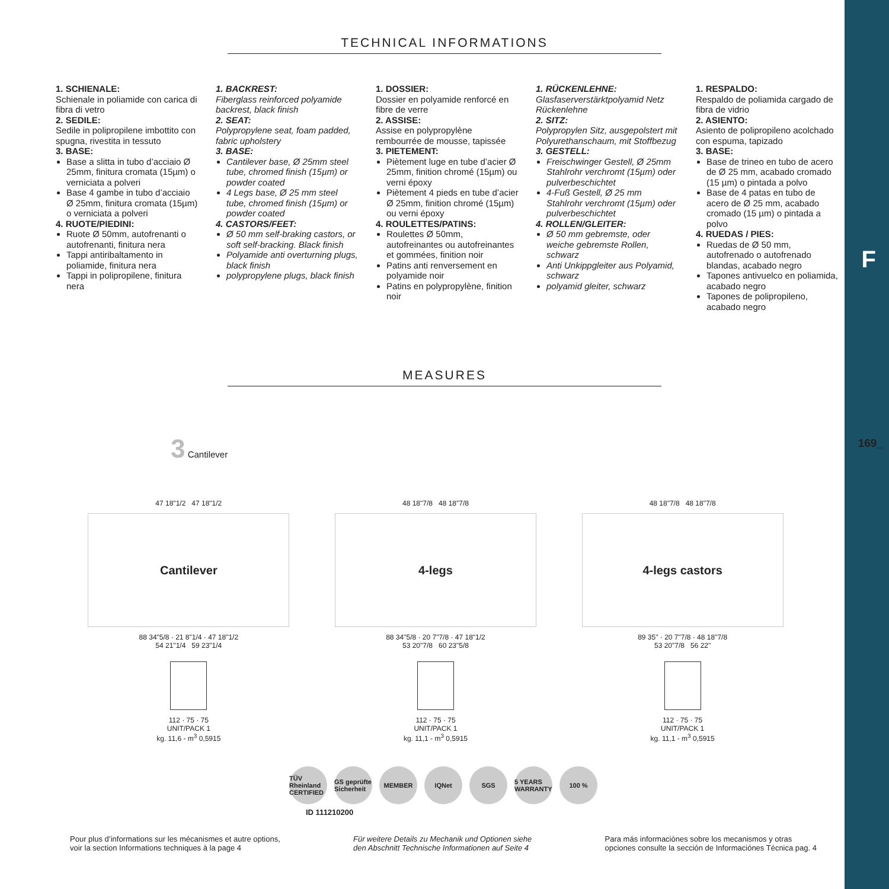F
169_
TECHNICAL INFORMATIONS
1. SCHIENALE:
Schienale in poliamide con carica di fibra di vetro
2. SEDILE:
Sedile in polipropilene imbottito con spugna, rivestita in tessuto
3. BASE:
Base a slitta in tubo d’acciaio Ø 25mm, finitura cromata (15µm) o verniciata a polveri
Base 4 gambe in tubo d’acciaio Ø 25mm, finitura cromata (15µm) o verniciata a polveri
4. RUOTE/PIEDINI:
Ruote Ø 50mm, autofrenanti o autofrenanti, finitura nera
Tappi antiribaltamento in poliamide, finitura nera
Tappi in polipropilene, finitura nera
1. BACKREST:
Fiberglass reinforced polyamide backrest, black finish
2. SEAT:
Polypropylene seat, foam padded, fabric upholstery
3. BASE:
Cantilever base, Ø 25mm steel tube, chromed finish (15µm) or powder coated
4 Legs base, Ø 25 mm steel tube, chromed finish (15µm) or powder coated
4. CASTORS/FEET:
Ø 50 mm self-braking castors, or soft self-bracking. Black finish
Polyamide anti overturning plugs, black finish
polypropylene plugs, black finish
1. DOSSIER:
Dossier en polyamide renforcé en fibre de verre
2. ASSISE:
Assise en polypropylène rembourrée de mousse, tapissée
3. PIETEMENT:
Piètement luge en tube d’acier Ø 25mm, finition chromé (15µm) ou verni époxy
Piètement 4 pieds en tube d’acier Ø 25mm, finition chromé (15µm) ou verni époxy
4. ROULETTES/PATINS:
Roulettes Ø 50mm, autofreinantes ou autofreinantes et gommées, finition noir
Patins anti renversement en polyamide noir
Patins en polypropylène, finition noir
1. RÜCKENLEHNE:
Glasfaserverstärktpolyamid Netz Rückenlehne
2. SITZ:
Polypropylen Sitz, ausgepolstert mit Polyurethanschaum, mit Stoffbezug
3. GESTELL:
Freischwinger Gestell, Ø 25mm Stahlrohr verchromt (15µm) oder pulverbeschichtet
4-Fuß Gestell, Ø 25 mm Stahlrohr verchromt (15µm) oder pulverbeschichtet
4. ROLLEN/GLEITER:
Ø 50 mm gebremste, oder weiche gebremste Rollen, schwarz
Anti Unkippgleiter aus Polyamid, schwarz
polyamid gleiter, schwarz
1. RESPALDO:
Respaldo de poliamida cargado de fibra de vidrio
2. ASIENTO:
Asiento de polipropileno acolchado con espuma, tapizado
3. BASE:
Base de trineo en tubo de acero de Ø 25 mm, acabado cromado (15 µm) o pintada a polvo
Base de 4 patas en tubo de acero de Ø 25 mm, acabado cromado (15 µm) o pintada a polvo
4. RUEDAS / PIES:
Ruedas de Ø 50 mm, autofrenado o autofrenado blandas, acabado negro
Tapones antivuelco en poliamida, acabado negro
Tapones de polipropileno, acabado negro
MEASURES
3 Cantilever
47 18"1/2 47 18"1/2
Cantilever
88 34"5/8 · 21 8"1/4 · 47 18"1/2
54 21"1/4 59 23"1/4
112 · 75 · 75
UNIT/PACK 1
kg. 11,6 - m<sup>3</sup> 0,5915
48 18"7/8 48 18"7/8
4-legs
88 34"5/8 · 20 7"7/8 · 47 18"1/2
53 20"7/8 60 23"5/8
112 · 75 · 75
UNIT/PACK 1
kg. 11,1 - m<sup>3</sup> 0,5915
48 18"7/8 48 18"7/8
4-legs castors
89 35" · 20 7"7/8 · 48 18"7/8
53 20"7/8 56 22"
112 · 75 · 75
UNIT/PACK 1
kg. 11,1 - m<sup>3</sup> 0,5915
TÜV Rheinland CERTIFIED GS geprüfte Sicherheit MEMBER IQNet SGS 5 YEARS WARRANTY 100 %
ID 111210200
Pour plus d’informations sur les mécanismes et autre options,
voir la section Informations techniques à la page 4
Für weitere Details zu Mechanik und Optionen siehe
den Abschnitt Technische Informationen auf Seite 4
Para más informaciònes sobre los mecanismos y otras
opciones consulte la sección de Informaciónes Técnica pag. 4